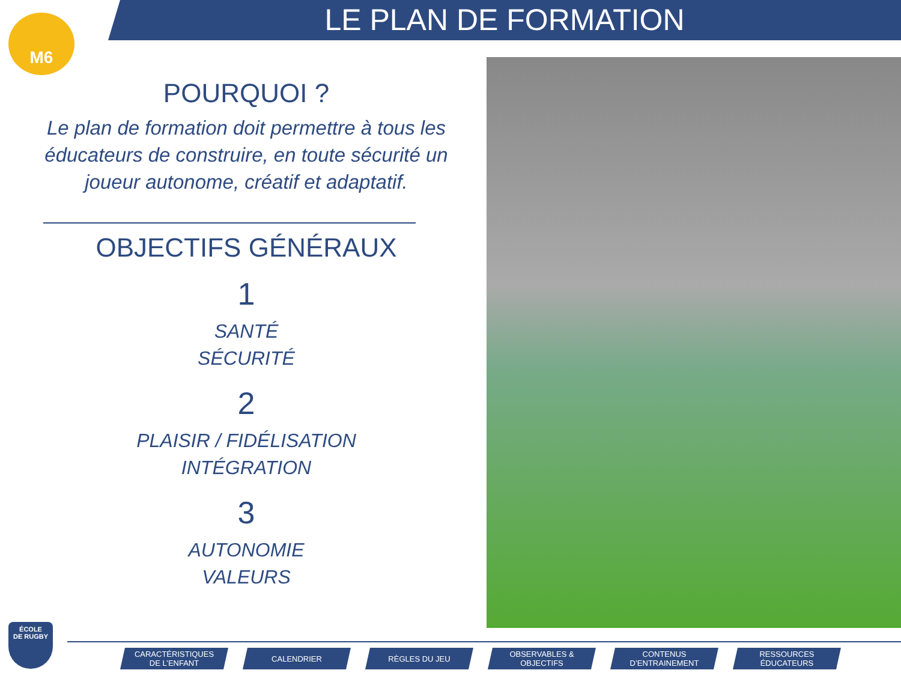LE PLAN DE FORMATION
M6
POURQUOI ?
Le plan de formation doit permettre à tous les éducateurs de construire, en toute sécurité un joueur autonome, créatif et adaptatif.
OBJECTIFS GÉNÉRAUX
1
SANTÉ
SÉCURITÉ
2
PLAISIR / FIDÉLISATION
INTÉGRATION
3
AUTONOMIE
VALEURS
ÉCOLE
DE RUGBY
CARACTÉRISTIQUES
DE L’ENFANT
CALENDRIER RÈGLES DU JEU OBSERVABLES &
OBJECTIFS
CONTENUS
D’ENTRAINEMENT
RESSOURCES
ÉDUCATEURS